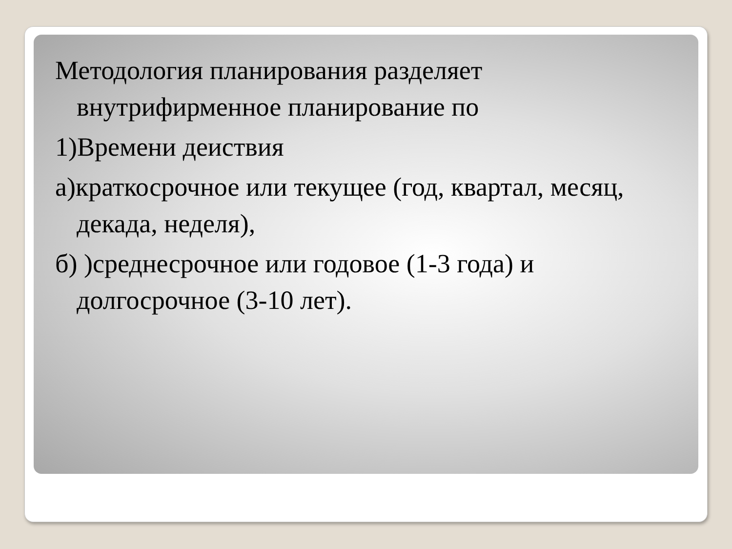Методология планирования разделяет внутрифирменное планирование по
1)Времени деиствия
а)краткосрочное или текущее (год, квартал, месяц, декада, неделя),
б) )среднесрочное или годовое (1-3 года) и долгосрочное (3-10 лет).